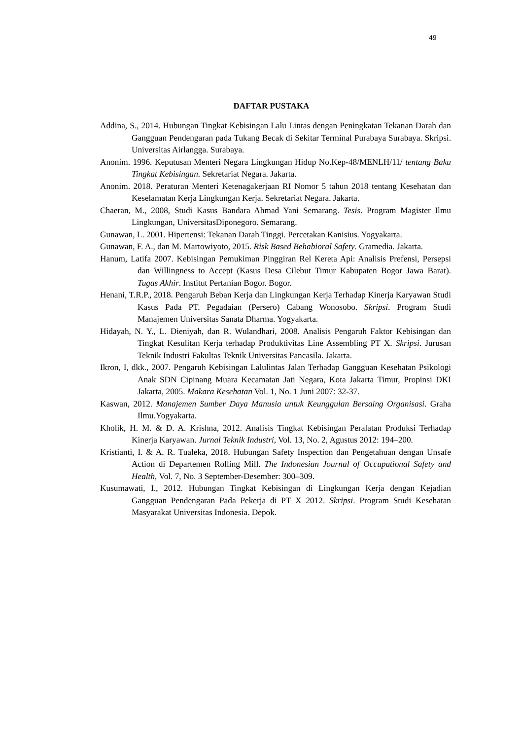49
DAFTAR PUSTAKA
Addina, S., 2014. Hubungan Tingkat Kebisingan Lalu Lintas dengan Peningkatan Tekanan Darah dan Gangguan Pendengaran pada Tukang Becak di Sekitar Terminal Purabaya Surabaya. Skripsi. Universitas Airlangga. Surabaya.
Anonim. 1996. Keputusan Menteri Negara Lingkungan Hidup No.Kep-48/MENLH/11/ tentang Baku Tingkat Kebisingan. Sekretariat Negara. Jakarta.
Anonim. 2018. Peraturan Menteri Ketenagakerjaan RI Nomor 5 tahun 2018 tentang Kesehatan dan Keselamatan Kerja Lingkungan Kerja. Sekretariat Negara. Jakarta.
Chaeran, M., 2008, Studi Kasus Bandara Ahmad Yani Semarang. Tesis. Program Magister Ilmu Lingkungan, UniversitasDiponegoro. Semarang.
Gunawan, L. 2001. Hipertensi: Tekanan Darah Tinggi. Percetakan Kanisius. Yogyakarta.
Gunawan, F. A., dan M. Martowiyoto, 2015. Risk Based Behabioral Safety. Gramedia. Jakarta.
Hanum, Latifa 2007. Kebisingan Pemukiman Pinggiran Rel Kereta Api: Analisis Prefensi, Persepsi dan Willingness to Accept (Kasus Desa Cilebut Timur Kabupaten Bogor Jawa Barat). Tugas Akhir. Institut Pertanian Bogor. Bogor.
Henani, T.R.P., 2018. Pengaruh Beban Kerja dan Lingkungan Kerja Terhadap Kinerja Karyawan Studi Kasus Pada PT. Pegadaian (Persero) Cabang Wonosobo. Skripsi. Program Studi Manajemen Universitas Sanata Dharma. Yogyakarta.
Hidayah, N. Y., L. Dieniyah, dan R. Wulandhari, 2008. Analisis Pengaruh Faktor Kebisingan dan Tingkat Kesulitan Kerja terhadap Produktivitas Line Assembling PT X. Skripsi. Jurusan Teknik Industri Fakultas Teknik Universitas Pancasila. Jakarta.
Ikron, I, dkk., 2007. Pengaruh Kebisingan Lalulintas Jalan Terhadap Gangguan Kesehatan Psikologi Anak SDN Cipinang Muara Kecamatan Jati Negara, Kota Jakarta Timur, Propinsi DKI Jakarta, 2005. Makara Kesehatan Vol. 1, No. 1 Juni 2007: 32-37.
Kaswan, 2012. Manajemen Sumber Daya Manusia untuk Keunggulan Bersaing Organisasi. Graha Ilmu.Yogyakarta.
Kholik, H. M. & D. A. Krishna, 2012. Analisis Tingkat Kebisingan Peralatan Produksi Terhadap Kinerja Karyawan. Jurnal Teknik Industri, Vol. 13, No. 2, Agustus 2012: 194–200.
Kristianti, I. & A. R. Tualeka, 2018. Hubungan Safety Inspection dan Pengetahuan dengan Unsafe Action di Departemen Rolling Mill. The Indonesian Journal of Occupational Safety and Health, Vol. 7, No. 3 September-Desember: 300–309.
Kusumawati, I., 2012. Hubungan Tingkat Kebisingan di Lingkungan Kerja dengan Kejadian Gangguan Pendengaran Pada Pekerja di PT X 2012. Skripsi. Program Studi Kesehatan Masyarakat Universitas Indonesia. Depok.